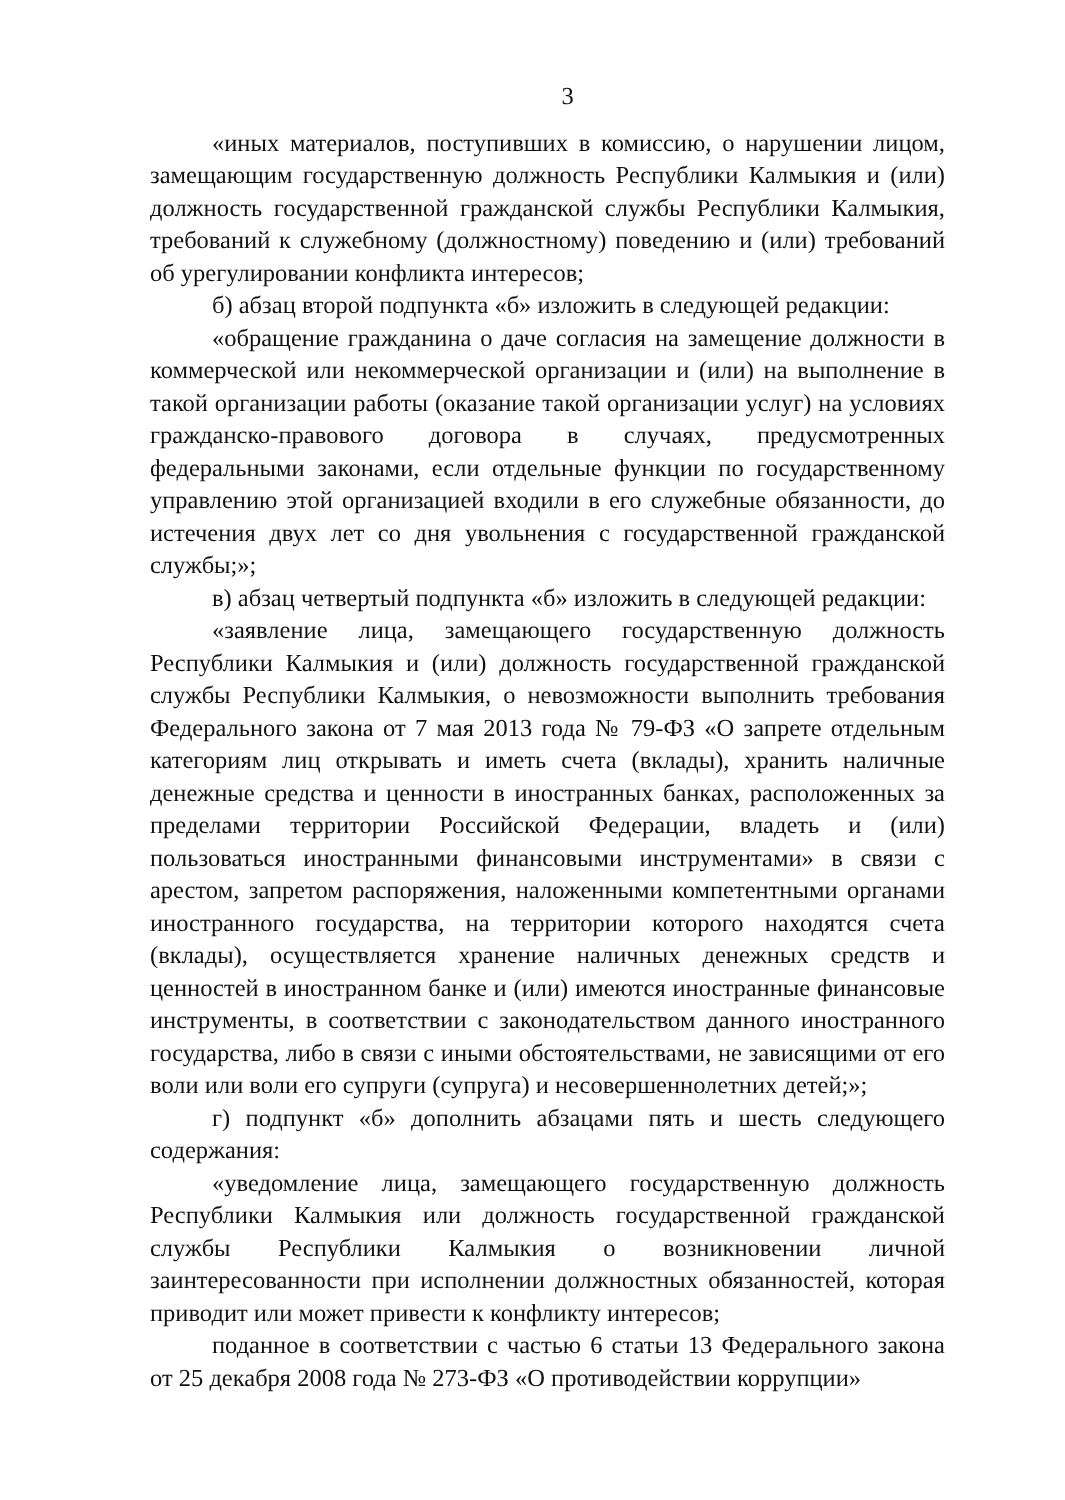3
«иных материалов, поступивших в комиссию, о нарушении лицом, замещающим государственную должность Республики Калмыкия и (или) должность государственной гражданской службы Республики Калмыкия, требований к служебному (должностному) поведению и (или) требований об урегулировании конфликта интересов;
б) абзац второй подпункта «б» изложить в следующей редакции:
«обращение гражданина о даче согласия на замещение должности в коммерческой или некоммерческой организации и (или) на выполнение в такой организации работы (оказание такой организации услуг) на условиях гражданско-правового договора в случаях, предусмотренных федеральными законами, если отдельные функции по государственному управлению этой организацией входили в его служебные обязанности, до истечения двух лет со дня увольнения с государственной гражданской службы;»;
в) абзац четвертый подпункта «б» изложить в следующей редакции:
«заявление лица, замещающего государственную должность Республики Калмыкия и (или) должность государственной гражданской службы Республики Калмыкия, о невозможности выполнить требования Федерального закона от 7 мая 2013 года № 79-ФЗ «О запрете отдельным категориям лиц открывать и иметь счета (вклады), хранить наличные денежные средства и ценности в иностранных банках, расположенных за пределами территории Российской Федерации, владеть и (или) пользоваться иностранными финансовыми инструментами» в связи с арестом, запретом распоряжения, наложенными компетентными органами иностранного государства, на территории которого находятся счета (вклады), осуществляется хранение наличных денежных средств и ценностей в иностранном банке и (или) имеются иностранные финансовые инструменты, в соответствии с законодательством данного иностранного государства, либо в связи с иными обстоятельствами, не зависящими от его воли или воли его супруги (супруга) и несовершеннолетних детей;»;
г) подпункт «б» дополнить абзацами пять и шесть следующего содержания:
«уведомление лица, замещающего государственную должность Республики Калмыкия или должность государственной гражданской службы Республики Калмыкия о возникновении личной заинтересованности при исполнении должностных обязанностей, которая приводит или может привести к конфликту интересов;
поданное в соответствии с частью 6 статьи 13 Федерального закона от 25 декабря 2008 года № 273-ФЗ «О противодействии коррупции»